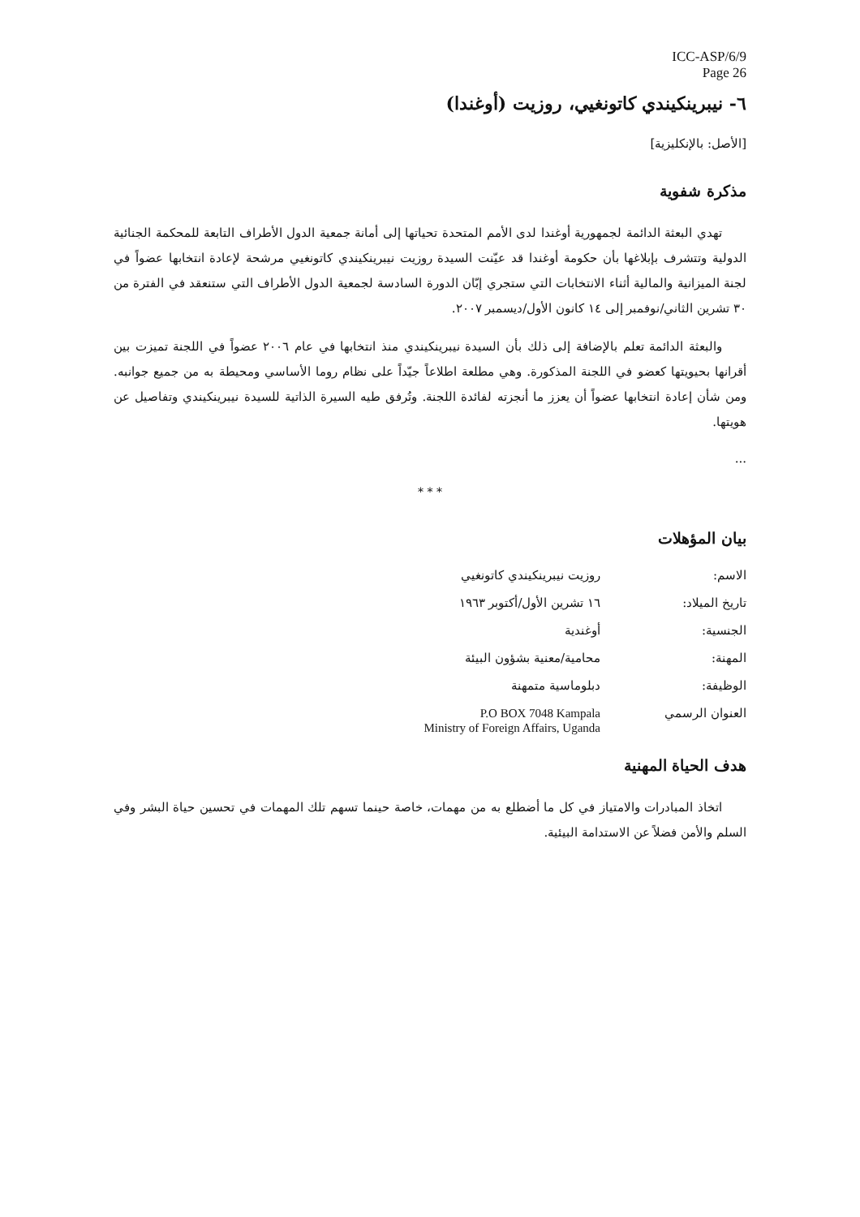ICC-ASP/6/9
Page 26
٦- نيبرينكيندي كاتونغيي، روزيت (أوغندا)
[الأصل: بالإنكليزية]
مذكرة شفوية
تهدي البعثة الدائمة لجمهورية أوغندا لدى الأمم المتحدة تحياتها إلى أمانة جمعية الدول الأطراف التابعة للمحكمة الجنائية الدولية وتتشرف بإبلاغها بأن حكومة أوغندا قد عيّنت السيدة روزيت نيبرينكيندي كاتونغيي مرشحة لإعادة انتخابها عضواً في لجنة الميزانية والمالية أثناء الانتخابات التي ستجري إبّان الدورة السادسة لجمعية الدول الأطراف التي ستنعقد في الفترة من ٣٠ تشرين الثاني/نوفمبر إلى ١٤ كانون الأول/ديسمبر ٢٠٠٧.
والبعثة الدائمة تعلم بالإضافة إلى ذلك بأن السيدة نيبرينكيندي منذ انتخابها في عام ٢٠٠٦ عضواً في اللجنة تميزت بين أقرانها بحيويتها كعضو في اللجنة المذكورة. وهي مطلعة اطلاعاً جيّداً على نظام روما الأساسي ومحيطة به من جميع جوانبه. ومن شأن إعادة انتخابها عضواً أن يعزز ما أنجزته لفائدة اللجنة. وتُرفق طيه السيرة الذاتية للسيدة نيبرينكيندي وتفاصيل عن هويتها.
...
* * *
بيان المؤهلات
| الاسم: | روزيت نيبرينكيندي كاتونغيي |
| تاريخ الميلاد: | ١٦ تشرين الأول/أكتوبر ١٩٦٣ |
| الجنسية: | أوغندية |
| المهنة: | محامية/معنية بشؤون البيئة |
| الوظيفة: | دبلوماسية متمهنة |
| العنوان الرسمي | P.O BOX 7048 Kampala Ministry of Foreign Affairs, Uganda |
هدف الحياة المهنية
اتخاذ المبادرات والامتياز في كل ما أضطلع به من مهمات، خاصة حينما تسهم تلك المهمات في تحسين حياة البشر وفي السلم والأمن فضلاً عن الاستدامة البيئية.